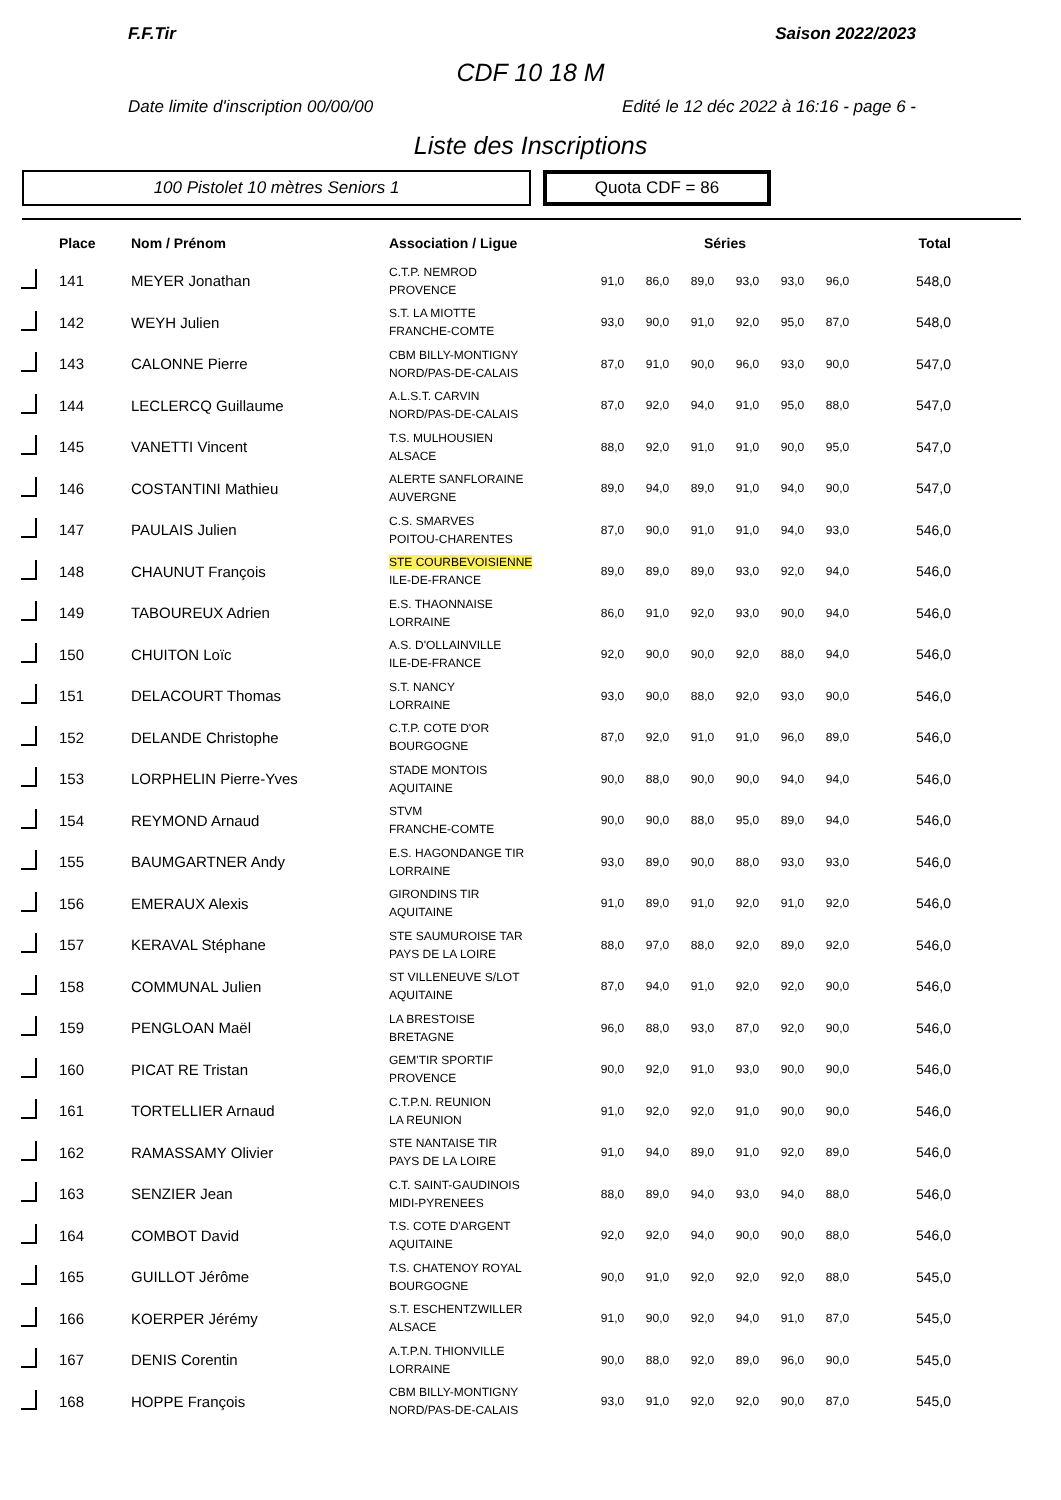F.F.Tir Saison 2022/2023
CDF 10 18 M
Date limite d'inscription 00/00/00 Edité le 12 déc 2022 à 16:16 - page 6 -
Liste des Inscriptions
100 Pistolet 10 mètres Seniors 1 Quota CDF = 86
| | Place | Nom / Prénom | Association / Ligue | Séries | | | | | | Total |
| --- | --- | --- | --- | --- | --- | --- | --- | --- | --- | --- |
| | 141 | MEYER Jonathan | C.T.P. NEMROD PROVENCE | 91,0 | 86,0 | 89,0 | 93,0 | 93,0 | 96,0 | 548,0 |
| | 142 | WEYH Julien | S.T. LA MIOTTE FRANCHE-COMTE | 93,0 | 90,0 | 91,0 | 92,0 | 95,0 | 87,0 | 548,0 |
| | 143 | CALONNE Pierre | CBM BILLY-MONTIGNY NORD/PAS-DE-CALAIS | 87,0 | 91,0 | 90,0 | 96,0 | 93,0 | 90,0 | 547,0 |
| | 144 | LECLERCQ Guillaume | A.L.S.T. CARVIN NORD/PAS-DE-CALAIS | 87,0 | 92,0 | 94,0 | 91,0 | 95,0 | 88,0 | 547,0 |
| | 145 | VANETTI Vincent | T.S. MULHOUSIEN ALSACE | 88,0 | 92,0 | 91,0 | 91,0 | 90,0 | 95,0 | 547,0 |
| | 146 | COSTANTINI Mathieu | ALERTE SANFLORAINE AUVERGNE | 89,0 | 94,0 | 89,0 | 91,0 | 94,0 | 90,0 | 547,0 |
| | 147 | PAULAIS Julien | C.S. SMARVES POITOU-CHARENTES | 87,0 | 90,0 | 91,0 | 91,0 | 94,0 | 93,0 | 546,0 |
| | 148 | CHAUNUT François | STE COURBEVOISIENNE ILE-DE-FRANCE | 89,0 | 89,0 | 89,0 | 93,0 | 92,0 | 94,0 | 546,0 |
| | 149 | TABOUREUX Adrien | E.S. THAONNAISE LORRAINE | 86,0 | 91,0 | 92,0 | 93,0 | 90,0 | 94,0 | 546,0 |
| | 150 | CHUITON Loïc | A.S. D'OLLAINVILLE ILE-DE-FRANCE | 92,0 | 90,0 | 90,0 | 92,0 | 88,0 | 94,0 | 546,0 |
| | 151 | DELACOURT Thomas | S.T. NANCY LORRAINE | 93,0 | 90,0 | 88,0 | 92,0 | 93,0 | 90,0 | 546,0 |
| | 152 | DELANDE Christophe | C.T.P. COTE D'OR BOURGOGNE | 87,0 | 92,0 | 91,0 | 91,0 | 96,0 | 89,0 | 546,0 |
| | 153 | LORPHELIN Pierre-Yves | STADE MONTOIS AQUITAINE | 90,0 | 88,0 | 90,0 | 90,0 | 94,0 | 94,0 | 546,0 |
| | 154 | REYMOND Arnaud | STVM FRANCHE-COMTE | 90,0 | 90,0 | 88,0 | 95,0 | 89,0 | 94,0 | 546,0 |
| | 155 | BAUMGARTNER Andy | E.S. HAGONDANGE TIR LORRAINE | 93,0 | 89,0 | 90,0 | 88,0 | 93,0 | 93,0 | 546,0 |
| | 156 | EMERAUX Alexis | GIRONDINS TIR AQUITAINE | 91,0 | 89,0 | 91,0 | 92,0 | 91,0 | 92,0 | 546,0 |
| | 157 | KERAVAL Stéphane | STE SAUMUROISE TAR PAYS DE LA LOIRE | 88,0 | 97,0 | 88,0 | 92,0 | 89,0 | 92,0 | 546,0 |
| | 158 | COMMUNAL Julien | ST VILLENEUVE S/LOT AQUITAINE | 87,0 | 94,0 | 91,0 | 92,0 | 92,0 | 90,0 | 546,0 |
| | 159 | PENGLOAN Maël | LA BRESTOISE BRETAGNE | 96,0 | 88,0 | 93,0 | 87,0 | 92,0 | 90,0 | 546,0 |
| | 160 | PICAT RE Tristan | GEM'TIR SPORTIF PROVENCE | 90,0 | 92,0 | 91,0 | 93,0 | 90,0 | 90,0 | 546,0 |
| | 161 | TORTELLIER Arnaud | C.T.P.N. REUNION LA REUNION | 91,0 | 92,0 | 92,0 | 91,0 | 90,0 | 90,0 | 546,0 |
| | 162 | RAMASSAMY Olivier | STE NANTAISE TIR PAYS DE LA LOIRE | 91,0 | 94,0 | 89,0 | 91,0 | 92,0 | 89,0 | 546,0 |
| | 163 | SENZIER Jean | C.T. SAINT-GAUDINOIS MIDI-PYRENEES | 88,0 | 89,0 | 94,0 | 93,0 | 94,0 | 88,0 | 546,0 |
| | 164 | COMBOT David | T.S. COTE D'ARGENT AQUITAINE | 92,0 | 92,0 | 94,0 | 90,0 | 90,0 | 88,0 | 546,0 |
| | 165 | GUILLOT Jérôme | T.S. CHATENOY ROYAL BOURGOGNE | 90,0 | 91,0 | 92,0 | 92,0 | 92,0 | 88,0 | 545,0 |
| | 166 | KOERPER Jérémy | S.T. ESCHENTZWILLER ALSACE | 91,0 | 90,0 | 92,0 | 94,0 | 91,0 | 87,0 | 545,0 |
| | 167 | DENIS Corentin | A.T.P.N. THIONVILLE LORRAINE | 90,0 | 88,0 | 92,0 | 89,0 | 96,0 | 90,0 | 545,0 |
| | 168 | HOPPE François | CBM BILLY-MONTIGNY NORD/PAS-DE-CALAIS | 93,0 | 91,0 | 92,0 | 92,0 | 90,0 | 87,0 | 545,0 |